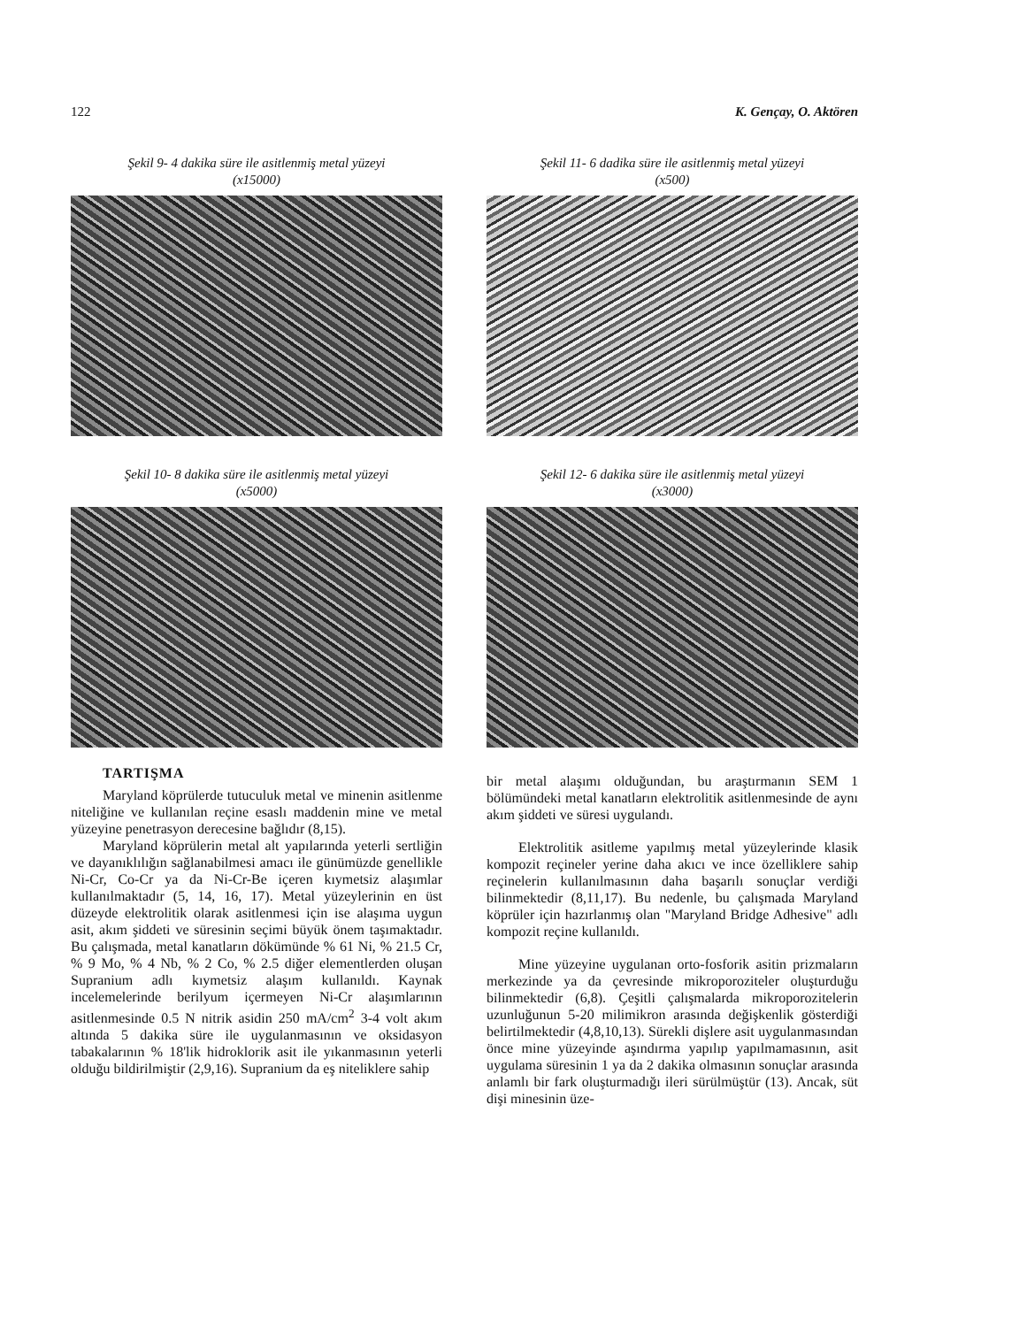122 K. Gençay, O. Aktören
Şekil 9- 4 dakika süre ile asitlenmiş metal yüzeyi
(x15000)
Şekil 10- 8 dakika süre ile asitlenmiş metal yüzeyi
(x5000)
TARTIŞMA
Maryland köprülerde tutuculuk metal ve minenin asitlenme niteliğine ve kullanılan reçine esaslı maddenin mine ve metal yüzeyine penetrasyon derecesine bağlıdır (8,15).
Maryland köprülerin metal alt yapılarında yeterli sertliğin ve dayanıklılığın sağlanabilmesi amacı ile günümüzde genellikle Ni-Cr, Co-Cr ya da Ni-Cr-Be içeren kıymetsiz alaşımlar kullanılmaktadır (5, 14, 16, 17). Metal yüzeylerinin en üst düzeyde elektrolitik olarak asitlenmesi için ise alaşıma uygun asit, akım şiddeti ve süresinin seçimi büyük önem taşımaktadır. Bu çalışmada, metal kanatların dökümünde % 61 Ni, % 21.5 Cr, % 9 Mo, % 4 Nb, % 2 Co, % 2.5 diğer elementlerden oluşan Supranium adlı kıymetsiz alaşım kullanıldı. Kaynak incelemelerinde berilyum içermeyen Ni-Cr alaşımlarının asitlenmesinde 0.5 N nitrik asidin 250 mA/cm<sup>2</sup> 3-4 volt akım altında 5 dakika süre ile uygulanmasının ve oksidasyon tabakalarının % 18'lik hidroklorik asit ile yıkanmasının yeterli olduğu bildirilmiştir (2,9,16). Supranium da eş niteliklere sahip
Şekil 11- 6 dadika süre ile asitlenmiş metal yüzeyi
(x500)
Şekil 12- 6 dakika süre ile asitlenmiş metal yüzeyi
(x3000)
bir metal alaşımı olduğundan, bu araştırmanın SEM 1 bölümündeki metal kanatların elektrolitik asitlenmesinde de aynı akım şiddeti ve süresi uygulandı.
Elektrolitik asitleme yapılmış metal yüzeylerinde klasik kompozit reçineler yerine daha akıcı ve ince özelliklere sahip reçinelerin kullanılmasının daha başarılı sonuçlar verdiği bilinmektedir (8,11,17). Bu nedenle, bu çalışmada Maryland köprüler için hazırlanmış olan "Maryland Bridge Adhesive" adlı kompozit reçine kullanıldı.
Mine yüzeyine uygulanan orto-fosforik asitin prizmaların merkezinde ya da çevresinde mikroporoziteler oluşturduğu bilinmektedir (6,8). Çeşitli çalışmalarda mikroporozitelerin uzunluğunun 5-20 milimikron arasında değişkenlik gösterdiği belirtilmektedir (4,8,10,13). Sürekli dişlere asit uygulanmasından önce mine yüzeyinde aşındırma yapılıp yapılmamasının, asit uygulama süresinin 1 ya da 2 dakika olmasının sonuçlar arasında anlamlı bir fark oluşturmadığı ileri sürülmüştür (13). Ancak, süt dişi minesinin üze-